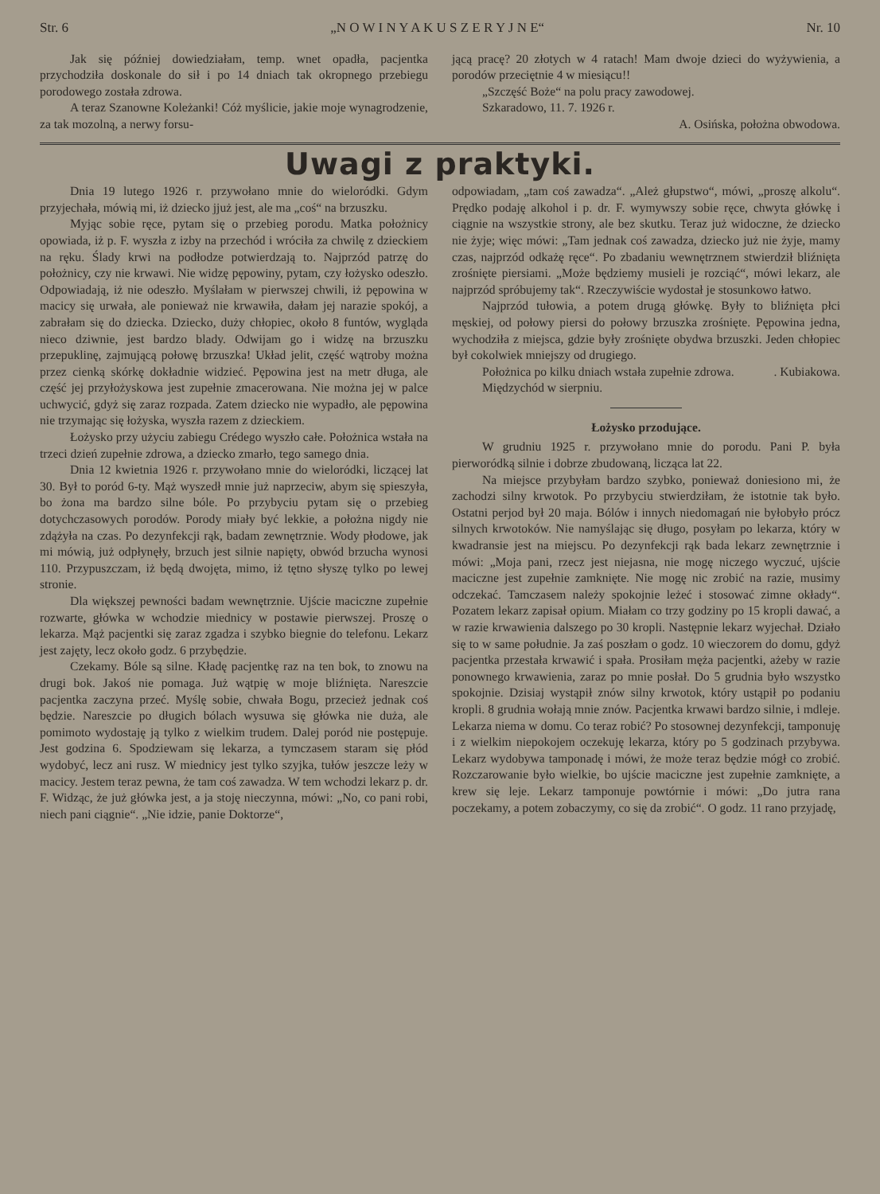Str. 6 „N O W I N Y A K U S Z E R Y J N E“Nr. 10
Jak się później dowiedziałam, temp. wnet opadła, pacjentka przychodziła doskonale do sił i po 14 dniach tak okropnego przebiegu porodowego została zdrowa.
A teraz Szanowne Koleżanki! Cóż myślicie, jakie moje wynagrodzenie, za tak mozolną, a nerwy forsu-
jącą pracę? 20 złotych w 4 ratach! Mam dwoje dzieci do wyżywienia, a porodów przeciętnie 4 w miesiącu!!
„Szczęść Boże“ na polu pracy zawodowej.
Szkaradowo, 11. 7. 1926 r.
A. Osińska, położna obwodowa.
Uwagi z praktyki.
Dnia 19 lutego 1926 r. przywołano mnie do wieloródki. Gdym przyjechała, mówią mi, iż dziecko jjuż jest, ale ma „coś“ na brzuszku.
Myjąc sobie ręce, pytam się o przebieg porodu. Matka położnicy opowiada, iż p. F. wyszła z izby na przechód i wróciła za chwilę z dzieckiem na ręku. Ślady krwi na podłodze potwierdzają to. Najprzód patrzę do położnicy, czy nie krwawi. Nie widzę pępowiny, pytam, czy łożysko odeszło. Odpowiadają, iż nie odeszło. Myślałam w pierwszej chwili, iż pępowina w macicy się urwała, ale ponieważ nie krwawiła, dałam jej narazie spokój, a zabrałam się do dziecka. Dziecko, duży chłopiec, około 8 funtów, wygląda nieco dziwnie, jest bardzo blady. Odwijam go i widzę na brzuszku przepuklinę, zajmującą połowę brzuszka! Układ jelit, część wątroby można przez cienką skórkę dokładnie widzieć. Pępowina jest na metr długa, ale część jej przyłożyskowa jest zupełnie zmacerowana. Nie można jej w palce uchwycić, gdyż się zaraz rozpada. Zatem dziecko nie wypadło, ale pępowina nie trzymając się łożyska, wyszła razem z dzieckiem.
Łożysko przy użyciu zabiegu Crédego wyszło całe. Położnica wstała na trzeci dzień zupełnie zdrowa, a dziecko zmarło, tego samego dnia.
Dnia 12 kwietnia 1926 r. przywołano mnie do wieloródki, liczącej lat 30. Był to poród 6-ty. Mąż wyszedł mnie już naprzeciw, abym się spieszyła, bo żona ma bardzo silne bóle. Po przybyciu pytam się o przebieg dotychczasowych porodów. Porody miały być lekkie, a położna nigdy nie zdążyła na czas. Po dezynfekcji rąk, badam zewnętrznie. Wody płodowe, jak mi mówią, już odpłynęły, brzuch jest silnie napięty, obwód brzucha wynosi 110. Przypuszczam, iż będą dwojęta, mimo, iż tętno słyszę tylko po lewej stronie.
Dla większej pewności badam wewnętrznie. Ujście maciczne zupełnie rozwarte, główka w wchodzie miednicy w postawie pierwszej. Proszę o lekarza. Mąż pacjentki się zaraz zgadza i szybko biegnie do telefonu. Lekarz jest zajęty, lecz około godz. 6 przybędzie.
Czekamy. Bóle są silne. Kładę pacjentkę raz na ten bok, to znowu na drugi bok. Jakoś nie pomaga. Już wątpię w moje bliźnięta. Nareszcie pacjentka zaczyna przeć. Myślę sobie, chwała Bogu, przecież jednak coś będzie. Nareszcie po długich bólach wysuwa się główka nie duża, ale pomimoto wydostaję ją tylko z wielkim trudem. Dalej poród nie postępuje. Jest godzina 6. Spodziewam się lekarza, a tymczasem staram się płód wydobyć, lecz ani rusz. W miednicy jest tylko szyjka, tułów jeszcze leży w macicy. Jestem teraz pewna, że tam coś zawadza. W tem wchodzi lekarz p. dr. F. Widząc, że już główka jest, a ja stoję nieczynna, mówi: „No, co pani robi, niech pani ciągnie“. „Nie idzie, panie Doktorze“,
odpowiadam, „tam coś zawadza“. „Ależ głupstwo“, mówi, „proszę alkolu“. Prędko podaję alkohol i p. dr. F. wymywszy sobie ręce, chwyta główkę i ciągnie na wszystkie strony, ale bez skutku. Teraz już widoczne, że dziecko nie żyje; więc mówi: „Tam jednak coś zawadza, dziecko już nie żyje, mamy czas, najprzód odkażę ręce“. Po zbadaniu wewnętrznem stwierdził bliźnięta zrośnięte piersiami. „Może będziemy musieli je rozciąć“, mówi lekarz, ale najprzód spróbujemy tak“. Rzeczywiście wydostał je stosunkowo łatwo.
Najprzód tułowia, a potem drugą główkę. Były to bliźnięta płci męskiej, od połowy piersi do połowy brzuszka zrośnięte. Pępowina jedna, wychodziła z miejsca, gdzie były zrośnięte obydwa brzuszki. Jeden chłopiec był cokolwiek mniejszy od drugiego.
Położnica po kilku dniach wstała zupełnie zdrowa. . Kubiakowa.
Międzychód w sierpniu.
Łożysko przodujące.
W grudniu 1925 r. przywołano mnie do porodu. Pani P. była pierworódką silnie i dobrze zbudowaną, licząca lat 22.
Na miejsce przybyłam bardzo szybko, ponieważ doniesiono mi, że zachodzi silny krwotok. Po przybyciu stwierdziłam, że istotnie tak było. Ostatni perjod był 20 maja. Bólów i innych niedomagań nie byłobyło prócz silnych krwotoków. Nie namyślając się długo, posyłam po lekarza, który w kwadransie jest na miejscu. Po dezynfekcji rąk bada lekarz zewnętrznie i mówi: „Moja pani, rzecz jest niejasna, nie mogę niczego wyczuć, ujście maciczne jest zupełnie zamknięte. Nie mogę nic zrobić na razie, musimy odczekać. Tamczasem należy spokojnie leżeć i stosować zimne okłady“. Pozatem lekarz zapisał opium. Miałam co trzy godziny po 15 kropli dawać, a w razie krwawienia dalszego po 30 kropli. Następnie lekarz wyjechał. Działo się to w same południe. Ja zaś poszłam o godz. 10 wieczorem do domu, gdyż pacjentka przestała krwawić i spała. Prosiłam męża pacjentki, ażeby w razie ponownego krwawienia, zaraz po mnie posłał. Do 5 grudnia było wszystko spokojnie. Dzisiaj wystąpił znów silny krwotok, który ustąpił po podaniu kropli. 8 grudnia wołają mnie znów. Pacjentka krwawi bardzo silnie, i mdleje. Lekarza niema w domu. Co teraz robić? Po stosownej dezynfekcji, tamponuję i z wielkim niepokojem oczekuję lekarza, który po 5 godzinach przybywa. Lekarz wydobywa tamponadę i mówi, że może teraz będzie mógł co zrobić. Rozczarowanie było wielkie, bo ujście maciczne jest zupełnie zamknięte, a krew się leje. Lekarz tamponuje powtórnie i mówi: „Do jutra rana poczekamy, a potem zobaczymy, co się da zrobić“. O godz. 11 rano przyjadę,